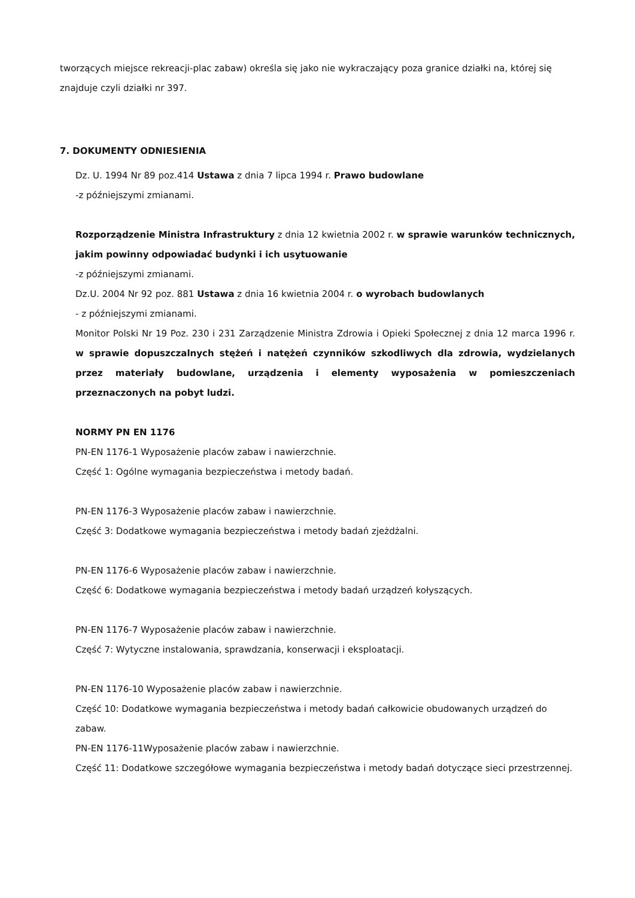tworzących miejsce rekreacji-plac zabaw) określa się jako nie wykraczający poza granice działki na, której się znajduje czyli działki nr 397.
7. DOKUMENTY ODNIESIENIA
Dz. U. 1994 Nr 89 poz.414 Ustawa z dnia 7 lipca 1994 r. Prawo budowlane
-z późniejszymi zmianami.
Rozporządzenie Ministra Infrastruktury z dnia 12 kwietnia 2002 r. w sprawie warunków technicznych, jakim powinny odpowiadać budynki i ich usytuowanie
-z późniejszymi zmianami.
Dz.U. 2004 Nr 92 poz. 881 Ustawa z dnia 16 kwietnia 2004 r. o wyrobach budowlanych
- z późniejszymi zmianami.
Monitor Polski Nr 19 Poz. 230 i 231 Zarządzenie Ministra Zdrowia i Opieki Społecznej z dnia 12 marca 1996 r. w sprawie dopuszczalnych stężeń i natężeń czynników szkodliwych dla zdrowia, wydzielanych przez materiały budowlane, urządzenia i elementy wyposażenia w pomieszczeniach przeznaczonych na pobyt ludzi.
NORMY PN EN 1176
PN-EN 1176-1 Wyposażenie placów zabaw i nawierzchnie.
Część 1: Ogólne wymagania bezpieczeństwa i metody badań.
PN-EN 1176-3 Wyposażenie placów zabaw i nawierzchnie.
Część 3: Dodatkowe wymagania bezpieczeństwa i metody badań zjeżdżalni.
PN-EN 1176-6 Wyposażenie placów zabaw i nawierzchnie.
Część 6: Dodatkowe wymagania bezpieczeństwa i metody badań urządzeń kołyszących.
PN-EN 1176-7 Wyposażenie placów zabaw i nawierzchnie.
Część 7: Wytyczne instalowania, sprawdzania, konserwacji i eksploatacji.
PN-EN 1176-10 Wyposażenie placów zabaw i nawierzchnie.
Część 10: Dodatkowe wymagania bezpieczeństwa i metody badań całkowicie obudowanych urządzeń do zabaw.
PN-EN 1176-11Wyposażenie placów zabaw i nawierzchnie.
Część 11: Dodatkowe szczegółowe wymagania bezpieczeństwa i metody badań dotyczące sieci przestrzennej.